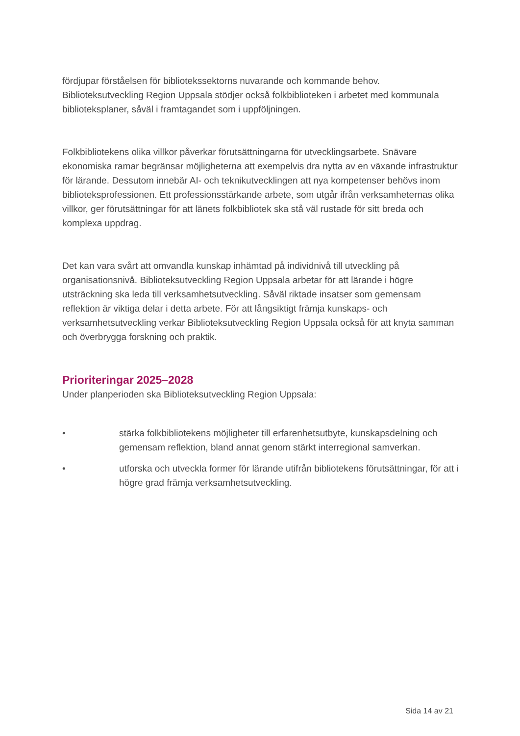fördjupar förståelsen för bibliotekssektorns nuvarande och kommande behov. Biblioteksutveckling Region Uppsala stödjer också folkbiblioteken i arbetet med kommunala biblioteksplaner, såväl i framtagandet som i uppföljningen.
Folkbibliotekens olika villkor påverkar förutsättningarna för utvecklingsarbete. Snävare ekonomiska ramar begränsar möjligheterna att exempelvis dra nytta av en växande infrastruktur för lärande. Dessutom innebär AI- och teknikutvecklingen att nya kompetenser behövs inom biblioteksprofessionen. Ett professionsstärkande arbete, som utgår ifrån verksamheternas olika villkor, ger förutsättningar för att länets folkbibliotek ska stå väl rustade för sitt breda och komplexa uppdrag.
Det kan vara svårt att omvandla kunskap inhämtad på individnivå till utveckling på organisationsnivå. Biblioteksutveckling Region Uppsala arbetar för att lärande i högre utsträckning ska leda till verksamhetsutveckling. Såväl riktade insatser som gemensam reflektion är viktiga delar i detta arbete. För att långsiktigt främja kunskaps- och verksamhetsutveckling verkar Biblioteksutveckling Region Uppsala också för att knyta samman och överbrygga forskning och praktik.
Prioriteringar 2025–2028
Under planperioden ska Biblioteksutveckling Region Uppsala:
• stärka folkbibliotekens möjligheter till erfarenhetsutbyte, kunskapsdelning och gemensam reflektion, bland annat genom stärkt interregional samverkan.
• utforska och utveckla former för lärande utifrån bibliotekens förutsättningar, för att i högre grad främja verksamhetsutveckling.
Sida 14 av 21